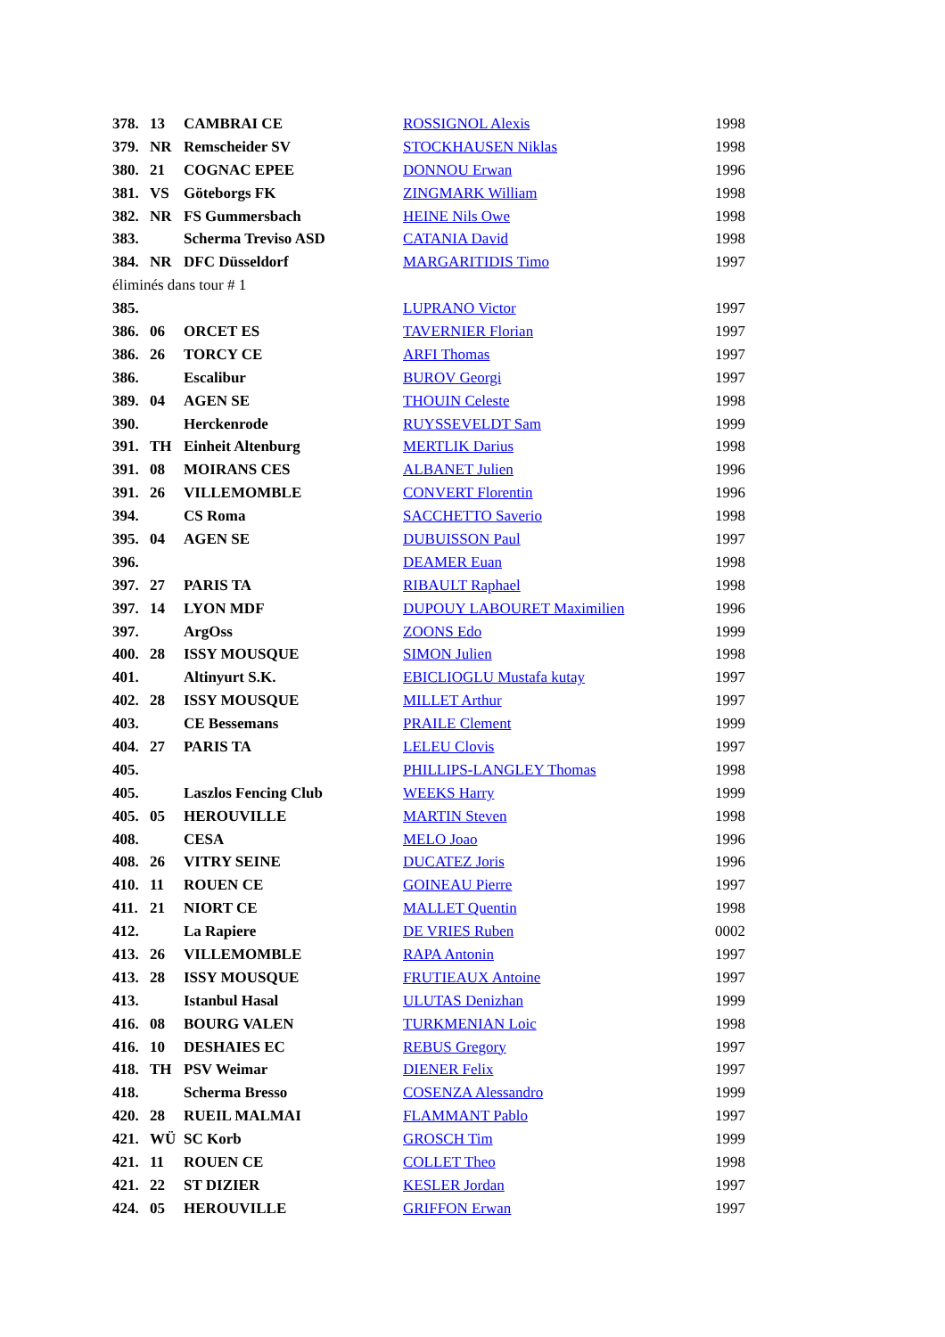| 378. | 13 | CAMBRAI CE | ROSSIGNOL Alexis | 1998 |
| 379. | NR | Remscheider SV | STOCKHAUSEN Niklas | 1998 |
| 380. | 21 | COGNAC EPEE | DONNOU Erwan | 1996 |
| 381. | VS | Göteborgs FK | ZINGMARK William | 1998 |
| 382. | NR | FS Gummersbach | HEINE Nils Owe | 1998 |
| 383. | | Scherma Treviso ASD | CATANIA David | 1998 |
| 384. | NR | DFC Düsseldorf | MARGARITIDIS Timo | 1997 |
| éliminés dans tour # 1 | | | | |
| 385. | | | LUPRANO Victor | 1997 |
| 386. | 06 | ORCET ES | TAVERNIER Florian | 1997 |
| 386. | 26 | TORCY CE | ARFI Thomas | 1997 |
| 386. | | Escalibur | BUROV Georgi | 1997 |
| 389. | 04 | AGEN SE | THOUIN Celeste | 1998 |
| 390. | | Herckenrode | RUYSSEVELDT Sam | 1999 |
| 391. | TH | Einheit Altenburg | MERTLIK Darius | 1998 |
| 391. | 08 | MOIRANS CES | ALBANET Julien | 1996 |
| 391. | 26 | VILLEMOMBLE | CONVERT Florentin | 1996 |
| 394. | | CS Roma | SACCHETTO Saverio | 1998 |
| 395. | 04 | AGEN SE | DUBUISSON Paul | 1997 |
| 396. | | | DEAMER Euan | 1998 |
| 397. | 27 | PARIS TA | RIBAULT Raphael | 1998 |
| 397. | 14 | LYON MDF | DUPOUY LABOURET Maximilien | 1996 |
| 397. | | ArgOss | ZOONS Edo | 1999 |
| 400. | 28 | ISSY MOUSQUE | SIMON Julien | 1998 |
| 401. | | Altinyurt S.K. | EBICLIOGLU Mustafa kutay | 1997 |
| 402. | 28 | ISSY MOUSQUE | MILLET Arthur | 1997 |
| 403. | | CE Bessemans | PRAILE Clement | 1999 |
| 404. | 27 | PARIS TA | LELEU Clovis | 1997 |
| 405. | | | PHILLIPS-LANGLEY Thomas | 1998 |
| 405. | | Laszlos Fencing Club | WEEKS Harry | 1999 |
| 405. | 05 | HEROUVILLE | MARTIN Steven | 1998 |
| 408. | | CESA | MELO Joao | 1996 |
| 408. | 26 | VITRY SEINE | DUCATEZ Joris | 1996 |
| 410. | 11 | ROUEN CE | GOINEAU Pierre | 1997 |
| 411. | 21 | NIORT CE | MALLET Quentin | 1998 |
| 412. | | La Rapiere | DE VRIES Ruben | 0002 |
| 413. | 26 | VILLEMOMBLE | RAPA Antonin | 1997 |
| 413. | 28 | ISSY MOUSQUE | FRUTIEAUX Antoine | 1997 |
| 413. | | Istanbul Hasal | ULUTAS Denizhan | 1999 |
| 416. | 08 | BOURG VALEN | TURKMENIAN Loic | 1998 |
| 416. | 10 | DESHAIES EC | REBUS Gregory | 1997 |
| 418. | TH | PSV Weimar | DIENER Felix | 1997 |
| 418. | | Scherma Bresso | COSENZA Alessandro | 1999 |
| 420. | 28 | RUEIL MALMAI | FLAMMANT Pablo | 1997 |
| 421. | WÜ | SC Korb | GROSCH Tim | 1999 |
| 421. | 11 | ROUEN CE | COLLET Theo | 1998 |
| 421. | 22 | ST DIZIER | KESLER Jordan | 1997 |
| 424. | 05 | HEROUVILLE | GRIFFON Erwan | 1997 |